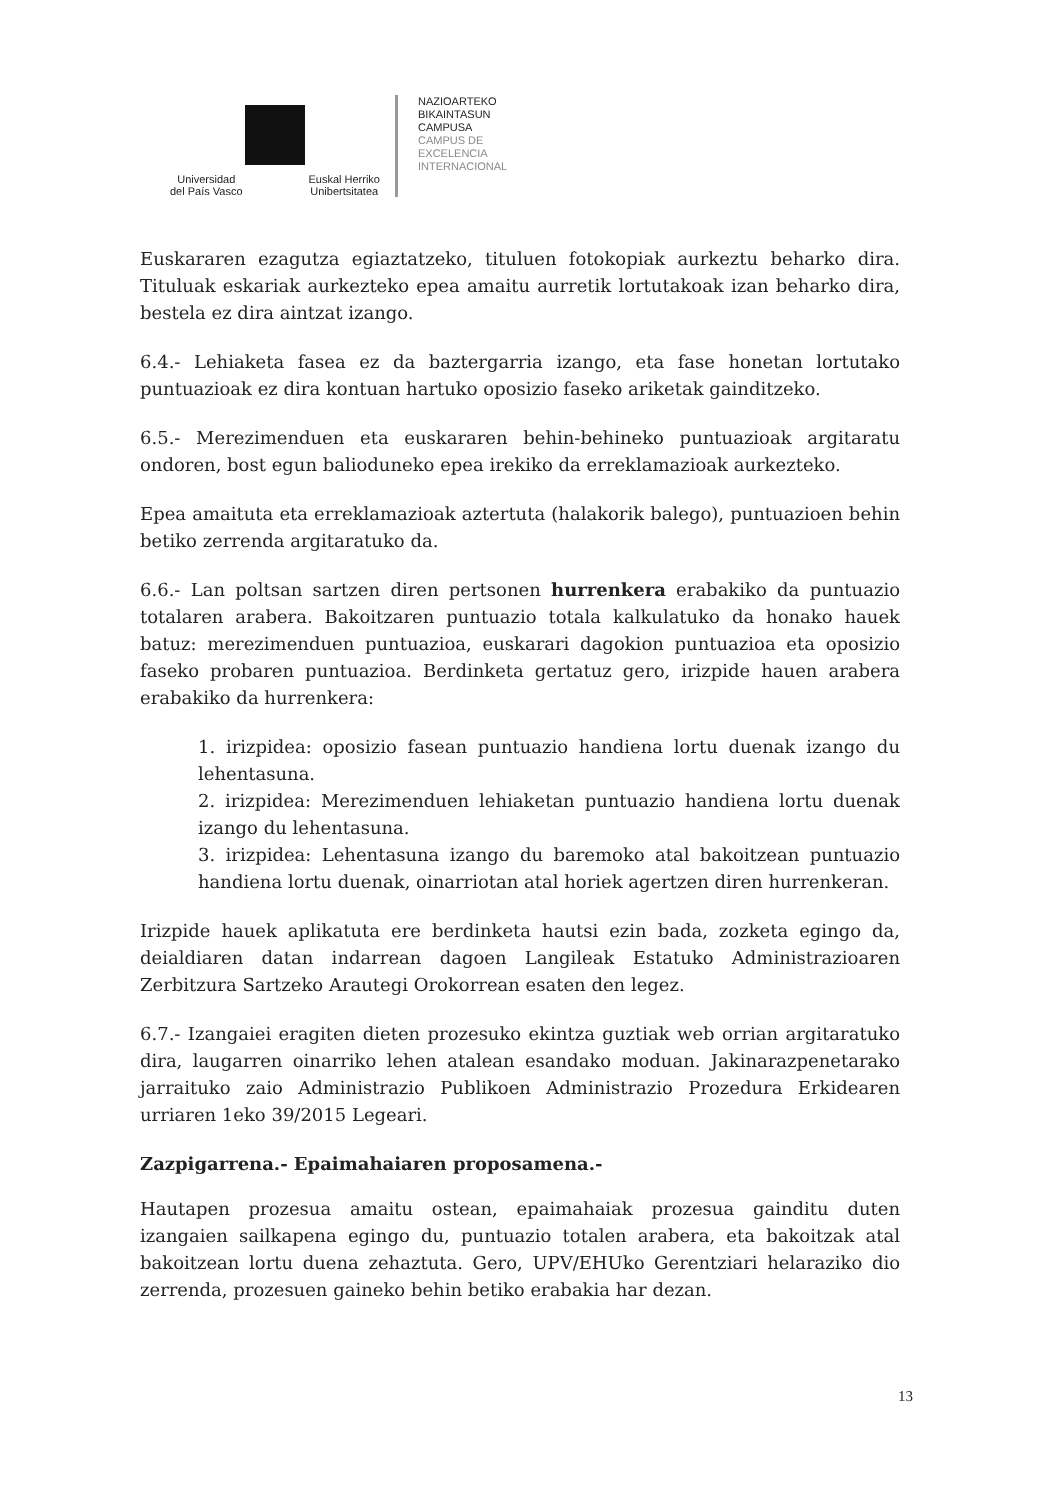Universidad
del País Vasco Euskal Herriko
Unibertsitatea
NAZIOARTEKO
BIKAINTASUN
CAMPUSA
CAMPUS DE
EXCELENCIA
INTERNACIONAL
Euskararen ezagutza egiaztatzeko, tituluen fotokopiak aurkeztu beharko dira. Tituluak eskariak aurkezteko epea amaitu aurretik lortutakoak izan beharko dira, bestela ez dira aintzat izango.
6.4.- Lehiaketa fasea ez da baztergarria izango, eta fase honetan lortutako puntuazioak ez dira kontuan hartuko oposizio faseko ariketak gainditzeko.
6.5.- Merezimenduen eta euskararen behin-behineko puntuazioak argitaratu ondoren, bost egun baliodunеko epea irekiko da erreklamazioak aurkezteko.
Epea amaituta eta erreklamazioak aztertuta (halakorik balego), puntuazioen behin betiko zerrenda argitaratuko da.
6.6.- Lan poltsan sartzen diren pertsonen hurrenkera erabakiko da puntuazio totalaren arabera. Bakoitzaren puntuazio totala kalkulatuko da honako hauek batuz: merezimenduen puntuazioa, euskarari dagokion puntuazioa eta oposizio faseko probaren puntuazioa. Berdinketa gertatuz gero, irizpide hauen arabera erabakiko da hurrenkera:
1. irizpidea: oposizio fasean puntuazio handiena lortu duenak izango du lehentasuna.
2. irizpidea: Merezimenduen lehiaketan puntuazio handiena lortu duenak izango du lehentasuna.
3. irizpidea: Lehentasuna izango du baremoko atal bakoitzean puntuazio handiena lortu duenak, oinarriotan atal horiek agertzen diren hurrenkeran.
Irizpide hauek aplikatuta ere berdinketa hautsi ezin bada, zozketa egingo da, deialdiaren datan indarrean dagoen Langileak Estatuko Administrazioaren Zerbitzura Sartzeko Arautegi Orokorrean esaten den legez.
6.7.- Izangaiei eragiten dieten prozesuko ekintza guztiak web orrian argitaratuko dira, laugarren oinarriko lehen atalean esandako moduan. Jakinarazpenetarako jarraituko zaio Administrazio Publikoen Administrazio Prozedura Erkidearen urriaren 1eko 39/2015 Legeari.
Zazpigarrena.- Epaimahaiaren proposamena.-
Hautapen prozesua amaitu ostean, epaimahaiak prozesua gainditu duten izangaien sailkapena egingo du, puntuazio totalen arabera, eta bakoitzak atal bakoitzean lortu duena zehaztuta. Gero, UPV/EHUko Gerentziari helaraziko dio zerrenda, prozesuen gaineko behin betiko erabakia har dezan.
13